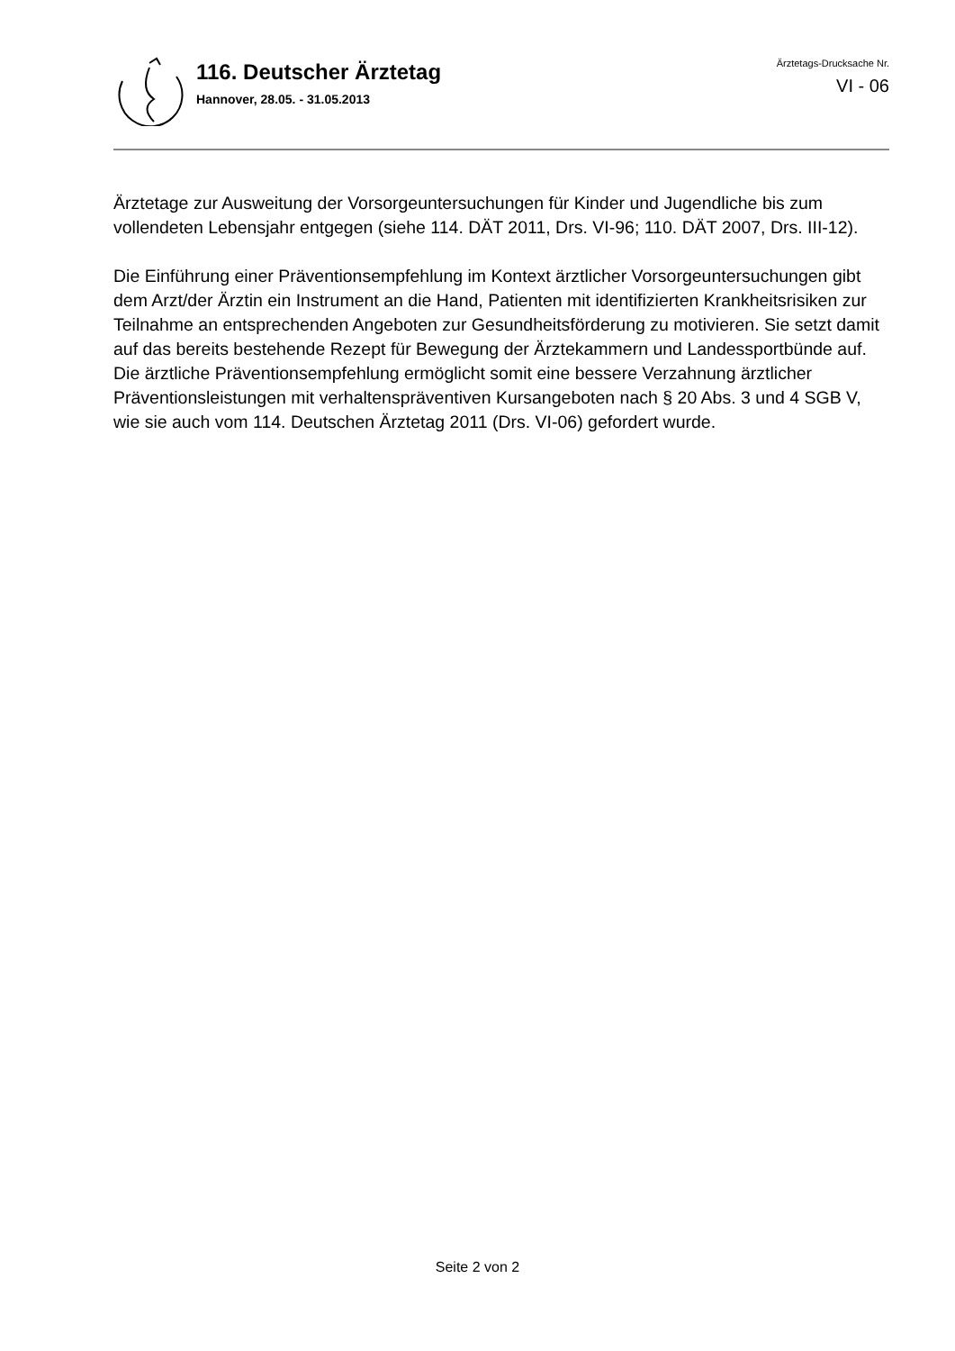116. Deutscher Ärztetag
Hannover, 28.05. - 31.05.2013
Ärztetags-Drucksache Nr.
VI - 06
Ärztetage zur Ausweitung der Vorsorgeuntersuchungen für Kinder und Jugendliche bis zum vollendeten Lebensjahr entgegen (siehe 114. DÄT 2011, Drs. VI-96; 110. DÄT 2007, Drs. III-12).
Die Einführung einer Präventionsempfehlung im Kontext ärztlicher Vorsorgeuntersuchungen gibt dem Arzt/der Ärztin ein Instrument an die Hand, Patienten mit identifizierten Krankheitsrisiken zur Teilnahme an entsprechenden Angeboten zur Gesundheitsförderung zu motivieren. Sie setzt damit auf das bereits bestehende Rezept für Bewegung der Ärztekammern und Landessportbünde auf. Die ärztliche Präventionsempfehlung ermöglicht somit eine bessere Verzahnung ärztlicher Präventionsleistungen mit verhaltenspräventiven Kursangeboten nach § 20 Abs. 3 und 4 SGB V, wie sie auch vom 114. Deutschen Ärztetag 2011 (Drs. VI-06) gefordert wurde.
Seite 2 von 2